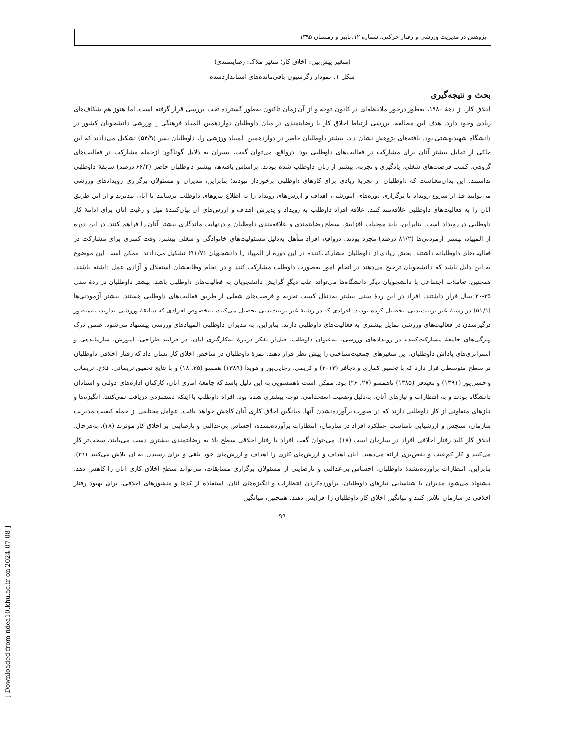پژوهش در مدیریت ورزشی و رفتار حرکتی، شماره ۱۲، پاییز و زمستان ۱۳۹۵
(متغیر پیش‌بین: اخلاق کار؛ متغیر ملاک: رضایتمندی)
شکل ۱. نمودار رگرسیون باقی‌مانده‌های استانداردشده
بحث و نتیجه‌گیری
اخلاق کار، از دهۀ ۱۹۸۰، به‌طور درخور ملاحظه‌ای در کانون توجه و از آن زمان تاکنون به‌طور گسترده تحت بررسی قرار گرفته است، اما هنوز هم شکاف‌های زیادی وجود دارد. هدف این مطالعه، بررسی ارتباط اخلاق کار با رضایتمندی در میان داوطلبان دوازدهمین المپیاد فرهنگی _ ورزشی دانشجویان کشور در دانشگاه شهیدبهشتی بود. یافته‌های پژوهش نشان داد، بیشتر داوطلبان حاضر در دوازدهمین المپیاد ورزشی را، داوطلبان پسر (۵۴/۹) تشکیل می‌دادند که این حاکی از تمایل بیشتر آنان برای مشارکت در فعالیت‌های داوطلبی بود. درواقع، می‌توان گفت، پسران به دلایل گوناگون ازجمله مشارکت در فعالیت‌های گروهی، کسب فرصت‌های شغلی، یادگیری و تجربه، بیشتر از زنان داوطلب شده بودند. براساس یافته‌ها، بیشتر داوطلبان حاضر (۶۶/۲ درصد) سابقۀ داوطلبی نداشتند. این بدان‌معناست که داوطلبان از تجربۀ زیادی برای کارهای داوطلبی برخوردار نبودند؛ بنابراین، مدیران و مسئولان برگزاری رویدادهای ورزشی می‌توانند قبل‌از شروع رویداد با برگزاری دوره‌های آموزشی، اهداف و ارزش‌های رویداد را به اطلاع نیروهای داوطلب برسانند تا آنان بپذیرند و از این طریق آنان را به فعالیت‌های داوطلبی علاقه‌مند کنند. علاقۀ افراد داوطلب به رویداد و پذیرش اهداف و ارزش‌های آن بیان‌کنندۀ میل و رغبت آنان برای ادامۀ کار داوطلبی در رویداد است. بنابراین، باید موجبات افزایش سطح رضایتمندی و علاقه‌مندی داوطلبان و درنهایت ماندگاری بیشتر آنان را فراهم کنند. در این دوره از المپیاد، بیشتر آزمودنی‌ها (۸۱/۲ درصد) مجرد بودند. درواقع، افراد متأهل به‌دلیل مسئولیت‌های خانوادگی و شغلی بیشتر، وقت کمتری برای مشارکت در فعالیت‌های داوطلبانه داشتند. بخش زیادی از داوطلبان مشارکت‌کننده در این دوره از المپیاد را دانشجویان (۹۱/۷) تشکیل می‌دادند. ممکن است این موضوع به این دلیل باشد که دانشجویان ترجیح می‌دهند در انجام امور به‌صورت داوطلب مشارکت کنند و در انجام وظایفشان استقلال و آزادی عمل داشته باشند. همچنین، تعاملات اجتماعی با دانشجویان دیگر دانشگاه‌ها می‌تواند علتِ دیگرِ گرایش دانشجویان به فعالیت‌های داوطلبی باشد. بیشتر داوطلبان در ردۀ سنی ۲۵-۲۰ سال قرار داشتند. افراد در این ردۀ سنی بیشتر به‌دنبال کسب تجربه و فرصت‌های شغلی از طریق فعالیت‌های داوطلبی هستند. بیشتر آزمودنی‌ها (۵۱/۱) در رشتۀ غیر تربیت‌بدنی، تحصیل کرده بودند. افرادی که در رشتۀ غیر تربیت‌بدنی تحصیل می‌کنند، به‌خصوص افرادی که سابقۀ ورزشی ندارند، به‌منظور درگیرشدن در فعالیت‌های ورزشی تمایل بیشتری به فعالیت‌های داوطلبی دارند. بنابراین، به مدیران داوطلبی المپیادهای ورزشی پیشنهاد می‌شود، ضمن درک ویژگی‌های جامعۀ مشارکت‌کننده در رویدادهای ورزشی، به‌عنوان داوطلب، قبل‌از تفکر دربارۀ به‌کارگیری آنان، در فرایند طراحی، آموزش، سازماندهی و استراتژی‌های پاداش داوطلبان، این متغیرهای جمعیت‌شناختی را پیش نظر قرار دهند. نمرۀ داوطلبان در شاخص اخلاق کار نشان داد که رفتار اخلاقی داوطلبان در سطح متوسطی قرار دارد که با تحقیق کماری و دجافر (۲۰۱۳) و کریمی، رجایی‌پور و هویدا (۱۳۸۹) همسو (۲۵، ۱۸) و با نتایج تحقیق نریمانی، فلاح، نریمانی و حسن‌پور (۱۳۹۱) و معیدفر (۱۳۸۵) ناهمسو (۲۷، ۲۶) بود. ممکن است ناهمسویی به این دلیل باشد که جامعۀ آماری آنان، کارکنان اداره‌های دولتی و استادان دانشگاه بودند و به انتظارات و نیازهای آنان، به‌دلیل وضعیت استخدامی، توجه بیشتری شده بود. افراد داوطلب با اینکه دستمزدی دریافت نمی‌کنند، انگیزه‌ها و نیازهای متفاوتی از کار داوطلبی دارند که در صورت برآورده‌نشدن آنها، میانگین اخلاق کاری آنان کاهش خواهد یافت. عوامل مختلفی از جمله کیفیت مدیریت سازمان، سنجش و ارزشیابی نامناسب عملکرد افراد در سازمان، انتظارات برآورده‌نشده، احساس بی‌عدالتی و نارضایتی بر اخلاق کار مؤثرند (۲۸). به‌هرحال، اخلاق کار کلید رفتار اخلاقی افراد در سازمان است (۱۸). می-توان گفت افراد با رفتار اخلاقی سطح بالا به رضایتمندی بیشتری دست می‌یابند، سخت‌تر کار می‌کنند و کار کم‌عیب و نقص‌تری ارائه می‌دهند. آنان اهداف و ارزش‌های کاری را اهداف و ارزش‌های خود تلقی و برای رسیدن به آن تلاش می‌کنند (۲۹). بنابراین، انتظارات برآورده‌نشدۀ داوطلبان، احساس بی‌عدالتی و نارضایتی از مسئولان برگزاری مسابقات، می‌تواند سطح اخلاق کاری آنان را کاهش دهد. پیشنهاد می‌شود مدیران با شناسایی نیازهای داوطلبان، برآورده‌کردن انتظارات و انگیزه‌های آنان، استفاده از کدها و منشورهای اخلاقی، برای بهبود رفتار اخلاقی در سازمان تلاش کنند و میانگین اخلاق کار داوطلبان را افزایش دهند. همچنین، میانگین
۹۹
[ Downloaded from ndea10.khu.ac.ir on 2024-07-08 ]